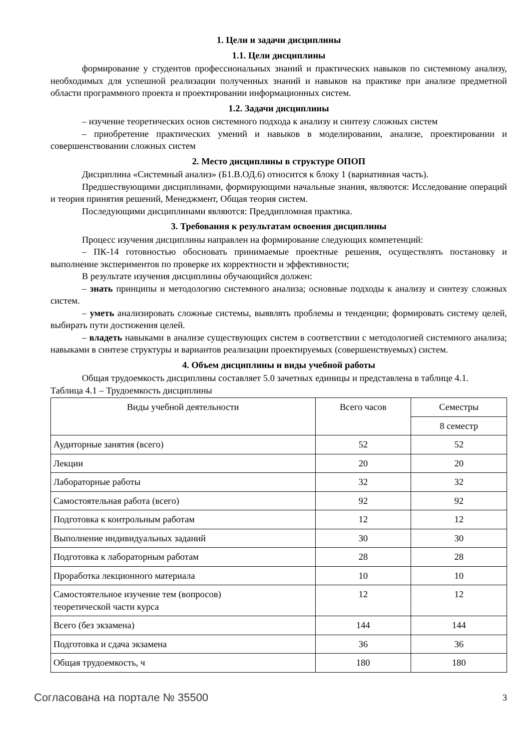1. Цели и задачи дисциплины
1.1. Цели дисциплины
формирование у студентов профессиональных знаний и практических навыков по системному анализу, необходимых для успешной реализации полученных знаний и навыков на практике при анализе предметной области программного проекта и проектировании информационных систем.
1.2. Задачи дисциплины
– изучение теоретических основ системного подхода к анализу и синтезу сложных систем
– приобретение практических умений и навыков в моделировании, анализе, проектировании и совершенствовании сложных систем
2. Место дисциплины в структуре ОПОП
Дисциплина «Системный анализ» (Б1.В.ОД.6) относится к блоку 1 (вариативная часть).
Предшествующими дисциплинами, формирующими начальные знания, являются: Исследование операций и теория принятия решений, Менеджмент, Общая теория систем.
Последующими дисциплинами являются: Преддипломная практика.
3. Требования к результатам освоения дисциплины
Процесс изучения дисциплины направлен на формирование следующих компетенций:
– ПК-14 готовностью обосновать принимаемые проектные решения, осуществлять постановку и выполнение экспериментов по проверке их корректности и эффективности;
В результате изучения дисциплины обучающийся должен:
– знать принципы и методологию системного анализа; основные подходы к анализу и синтезу сложных систем.
– уметь анализировать сложные системы, выявлять проблемы и тенденции; формировать систему целей, выбирать пути достижения целей.
– владеть навыками в анализе существующих систем в соответствии с методологией системного анализа; навыками в синтезе структуры и вариантов реализации проектируемых (совершенствуемых) систем.
4. Объем дисциплины и виды учебной работы
Общая трудоемкость дисциплины составляет 5.0 зачетных единицы и представлена в таблице 4.1.
Таблица 4.1 – Трудоемкость дисциплины
| Виды учебной деятельности | Всего часов | Семестры |
| --- | --- | --- |
| | | 8 семестр |
| Аудиторные занятия (всего) | 52 | 52 |
| Лекции | 20 | 20 |
| Лабораторные работы | 32 | 32 |
| Самостоятельная работа (всего) | 92 | 92 |
| Подготовка к контрольным работам | 12 | 12 |
| Выполнение индивидуальных заданий | 30 | 30 |
| Подготовка к лабораторным работам | 28 | 28 |
| Проработка лекционного материала | 10 | 10 |
| Самостоятельное изучение тем (вопросов) теоретической части курса | 12 | 12 |
| Всего (без экзамена) | 144 | 144 |
| Подготовка и сдача экзамена | 36 | 36 |
| Общая трудоемкость, ч | 180 | 180 |
Согласована на портале № 35500 3